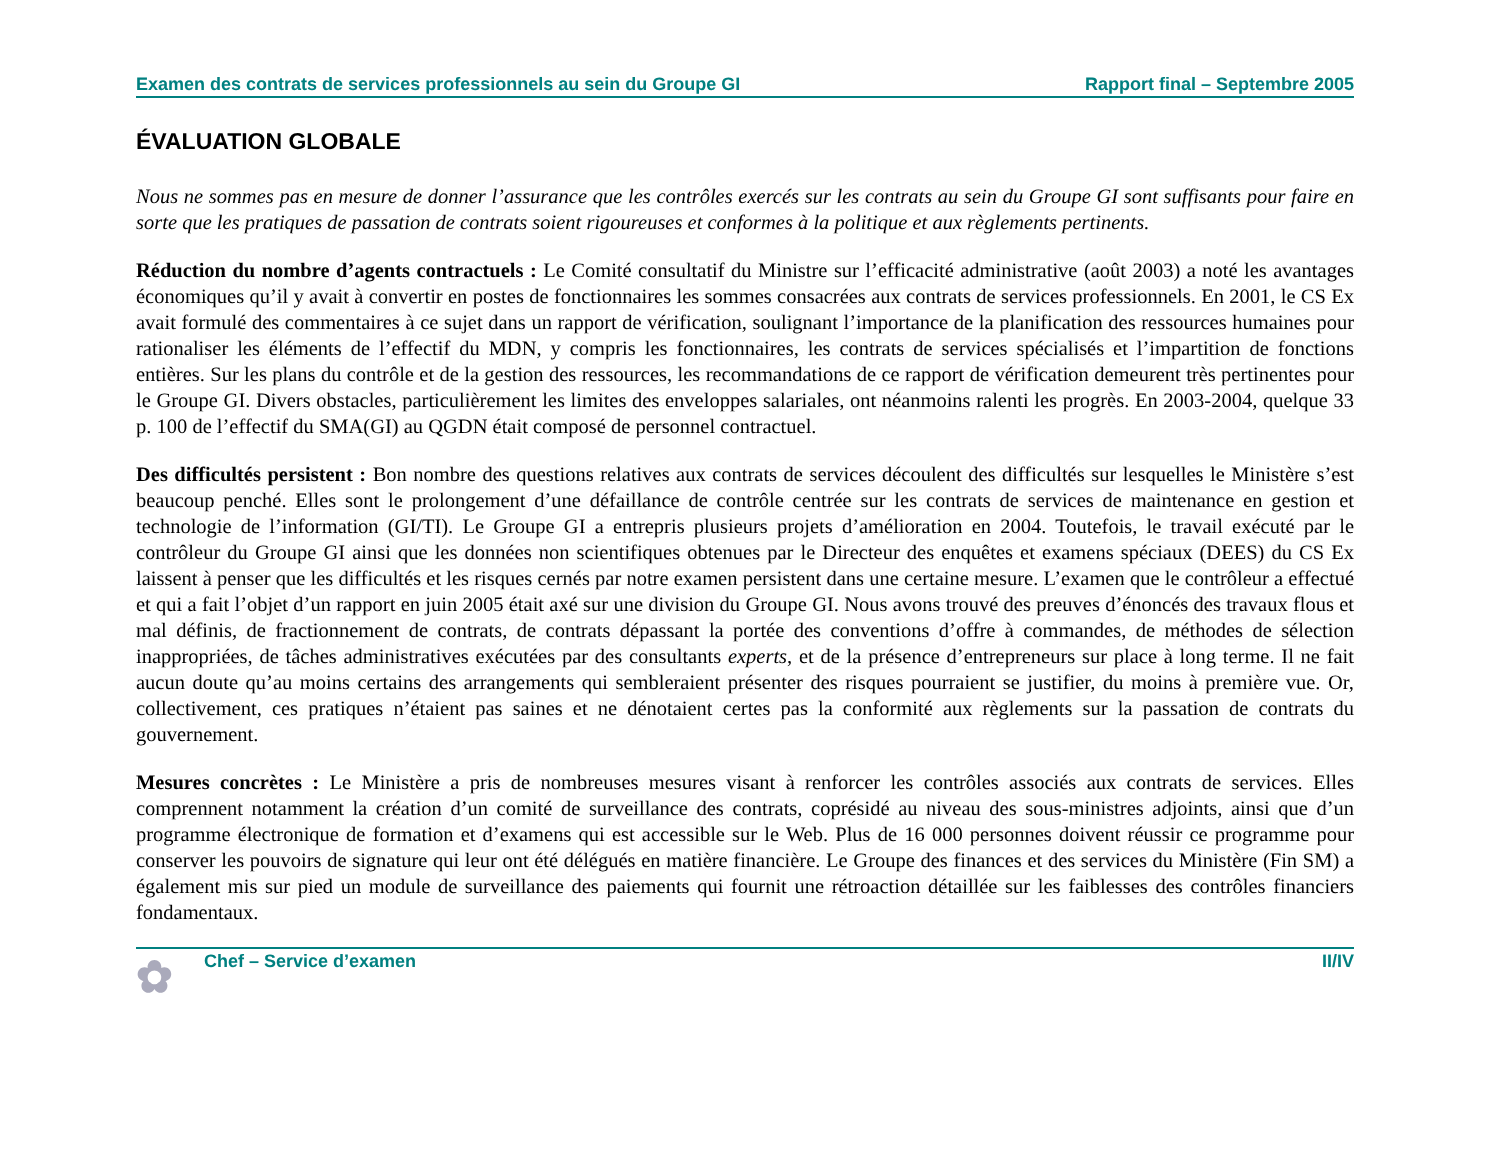Examen des contrats de services professionnels au sein du Groupe GI Rapport final – Septembre 2005
ÉVALUATION GLOBALE
Nous ne sommes pas en mesure de donner l’assurance que les contrôles exercés sur les contrats au sein du Groupe GI sont suffisants pour faire en sorte que les pratiques de passation de contrats soient rigoureuses et conformes à la politique et aux règlements pertinents.
Réduction du nombre d’agents contractuels : Le Comité consultatif du Ministre sur l’efficacité administrative (août 2003) a noté les avantages économiques qu’il y avait à convertir en postes de fonctionnaires les sommes consacrées aux contrats de services professionnels. En 2001, le CS Ex avait formulé des commentaires à ce sujet dans un rapport de vérification, soulignant l’importance de la planification des ressources humaines pour rationaliser les éléments de l’effectif du MDN, y compris les fonctionnaires, les contrats de services spécialisés et l’impartition de fonctions entières. Sur les plans du contrôle et de la gestion des ressources, les recommandations de ce rapport de vérification demeurent très pertinentes pour le Groupe GI. Divers obstacles, particulièrement les limites des enveloppes salariales, ont néanmoins ralenti les progrès. En 2003-2004, quelque 33 p. 100 de l’effectif du SMA(GI) au QGDN était composé de personnel contractuel.
Des difficultés persistent : Bon nombre des questions relatives aux contrats de services découlent des difficultés sur lesquelles le Ministère s’est beaucoup penché. Elles sont le prolongement d’une défaillance de contrôle centrée sur les contrats de services de maintenance en gestion et technologie de l’information (GI/TI). Le Groupe GI a entrepris plusieurs projets d’amélioration en 2004. Toutefois, le travail exécuté par le contrôleur du Groupe GI ainsi que les données non scientifiques obtenues par le Directeur des enquêtes et examens spéciaux (DEES) du CS Ex laissent à penser que les difficultés et les risques cernés par notre examen persistent dans une certaine mesure. L’examen que le contrôleur a effectué et qui a fait l’objet d’un rapport en juin 2005 était axé sur une division du Groupe GI. Nous avons trouvé des preuves d’énoncés des travaux flous et mal définis, de fractionnement de contrats, de contrats dépassant la portée des conventions d’offre à commandes, de méthodes de sélection inappropriées, de tâches administratives exécutées par des consultants experts, et de la présence d’entrepreneurs sur place à long terme. Il ne fait aucun doute qu’au moins certains des arrangements qui sembleraient présenter des risques pourraient se justifier, du moins à première vue. Or, collectivement, ces pratiques n’étaient pas saines et ne dénotaient certes pas la conformité aux règlements sur la passation de contrats du gouvernement.
Mesures concrètes : Le Ministère a pris de nombreuses mesures visant à renforcer les contrôles associés aux contrats de services. Elles comprennent notamment la création d’un comité de surveillance des contrats, coprésidé au niveau des sous-ministres adjoints, ainsi que d’un programme électronique de formation et d’examens qui est accessible sur le Web. Plus de 16 000 personnes doivent réussir ce programme pour conserver les pouvoirs de signature qui leur ont été délégués en matière financière. Le Groupe des finances et des services du Ministère (Fin SM) a également mis sur pied un module de surveillance des paiements qui fournit une rétroaction détaillée sur les faiblesses des contrôles financiers fondamentaux.
✿ Chef – Service d’examen II/IV